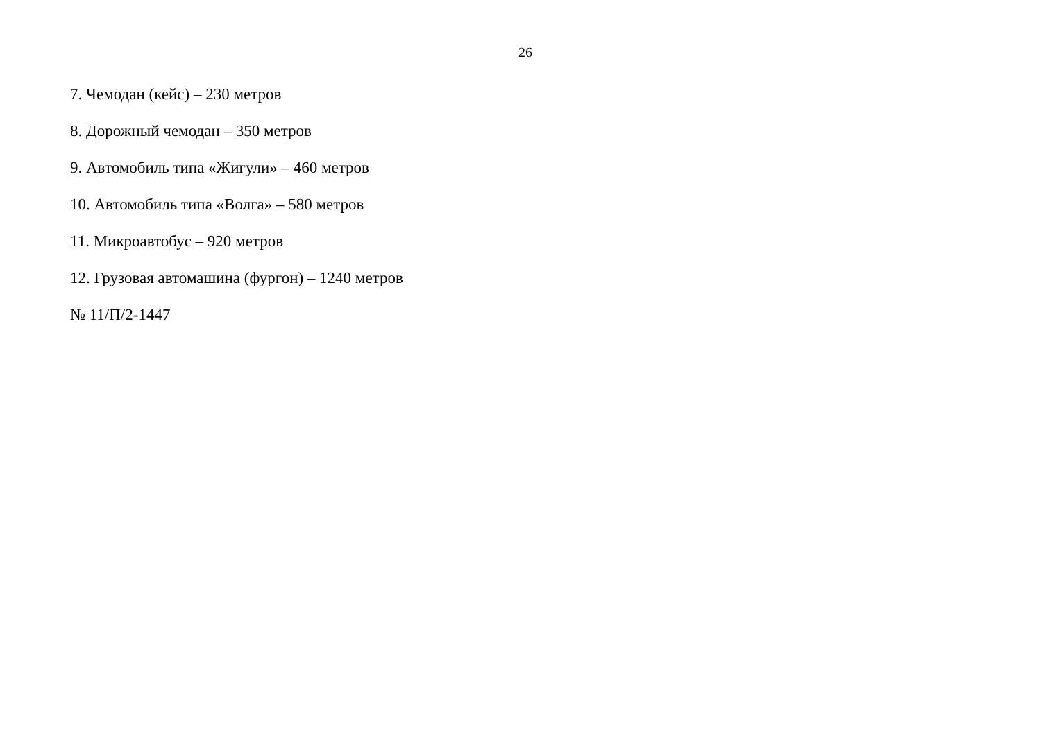26
7. Чемодан (кейс) – 230 метров
8. Дорожный чемодан – 350 метров
9. Автомобиль типа «Жигули» – 460 метров
10. Автомобиль типа «Волга» – 580 метров
11. Микроавтобус – 920 метров
12. Грузовая автомашина (фургон) – 1240 метров
№ 11/П/2-1447